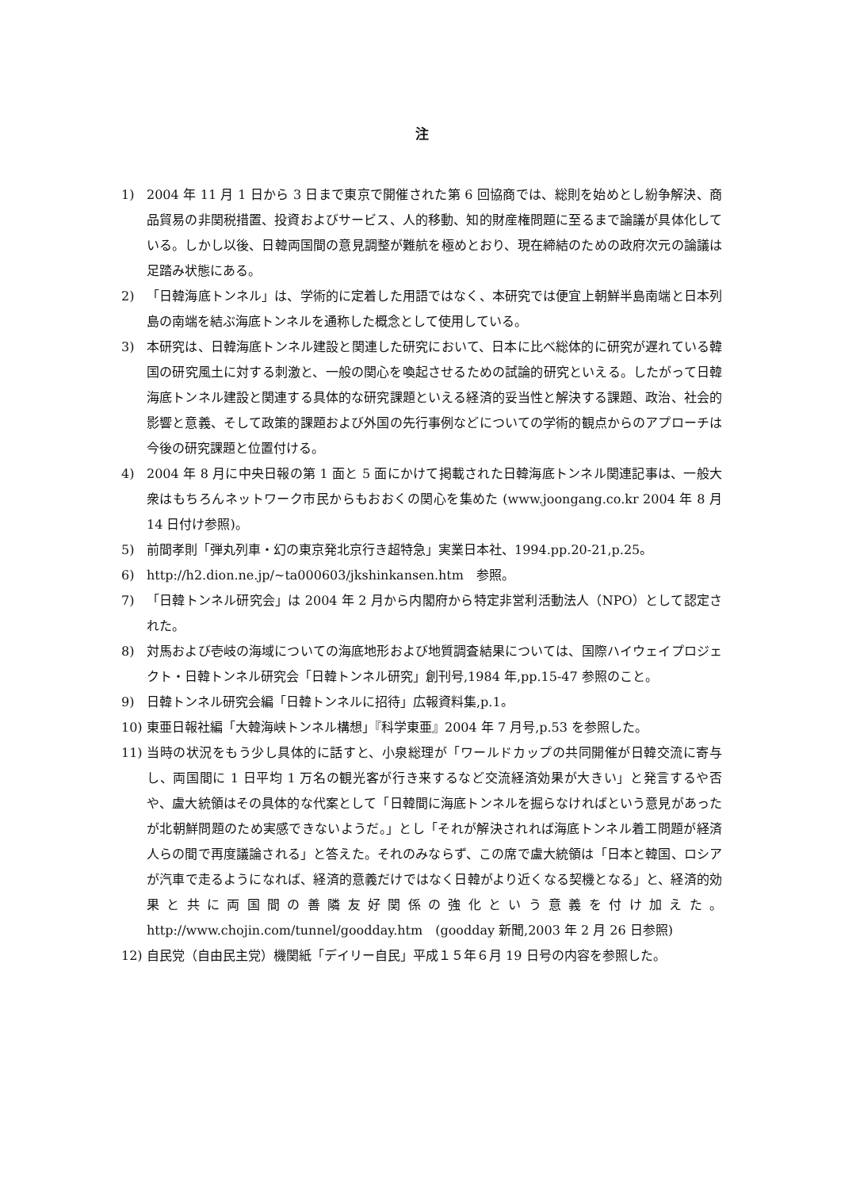注
1) 2004 年 11 月 1 日から 3 日まで東京で開催された第 6 回協商では、総則を始めとし紛争解決、商品貿易の非関税措置、投資およびサービス、人的移動、知的財産権問題に至るまで論議が具体化している。しかし以後、日韓両国間の意見調整が難航を極めとおり、現在締結のための政府次元の論議は足踏み状態にある。
2) 「日韓海底トンネル」は、学術的に定着した用語ではなく、本研究では便宜上朝鮮半島南端と日本列島の南端を結ぶ海底トンネルを通称した概念として使用している。
3) 本研究は、日韓海底トンネル建設と関連した研究において、日本に比べ総体的に研究が遅れている韓国の研究風土に対する刺激と、一般の関心を喚起させるための試論的研究といえる。したがって日韓海底トンネル建設と関連する具体的な研究課題といえる経済的妥当性と解決する課題、政治、社会的影響と意義、そして政策的課題および外国の先行事例などについての学術的観点からのアプローチは今後の研究課題と位置付ける。
4) 2004 年 8 月に中央日報の第 1 面と 5 面にかけて掲載された日韓海底トンネル関連記事は、一般大衆はもちろんネットワーク市民からもおおくの関心を集めた (www.joongang.co.kr 2004 年 8 月 14 日付け参照)。
5) 前間孝則「弾丸列車・幻の東京発北京行き超特急」実業日本社、1994.pp.20-21,p.25。
6) http://h2.dion.ne.jp/~ta000603/jkshinkansen.htm　参照。
7) 「日韓トンネル研究会」は 2004 年 2 月から内閣府から特定非営利活動法人（NPO）として認定された。
8) 対馬および壱岐の海域についての海底地形および地質調査結果については、国際ハイウェイプロジェクト・日韓トンネル研究会「日韓トンネル研究」創刊号,1984 年,pp.15-47 参照のこと。
9) 日韓トンネル研究会編「日韓トンネルに招待」広報資料集,p.1。
10) 東亜日報社編「大韓海峡トンネル構想」『科学東亜』2004 年 7 月号,p.53 を参照した。
11) 当時の状況をもう少し具体的に話すと、小泉総理が「ワールドカップの共同開催が日韓交流に寄与し、両国間に 1 日平均 1 万名の観光客が行き来するなど交流経済効果が大きい」と発言するや否や、盧大統領はその具体的な代案として「日韓間に海底トンネルを掘らなければという意見があったが北朝鮮問題のため実感できないようだ。」とし「それが解決されれば海底トンネル着工問題が経済人らの間で再度議論される」と答えた。それのみならず、この席で盧大統領は「日本と韓国、ロシアが汽車で走るようになれば、経済的意義だけではなく日韓がより近くなる契機となる」と、経済的効果と共に両国間の善隣友好関係の強化という意義を付け加えた。http://www.chojin.com/tunnel/goodday.htm　(goodday 新聞,2003 年 2 月 26 日参照)
12) 自民党（自由民主党）機関紙「デイリー自民」平成１５年６月 19 日号の内容を参照した。